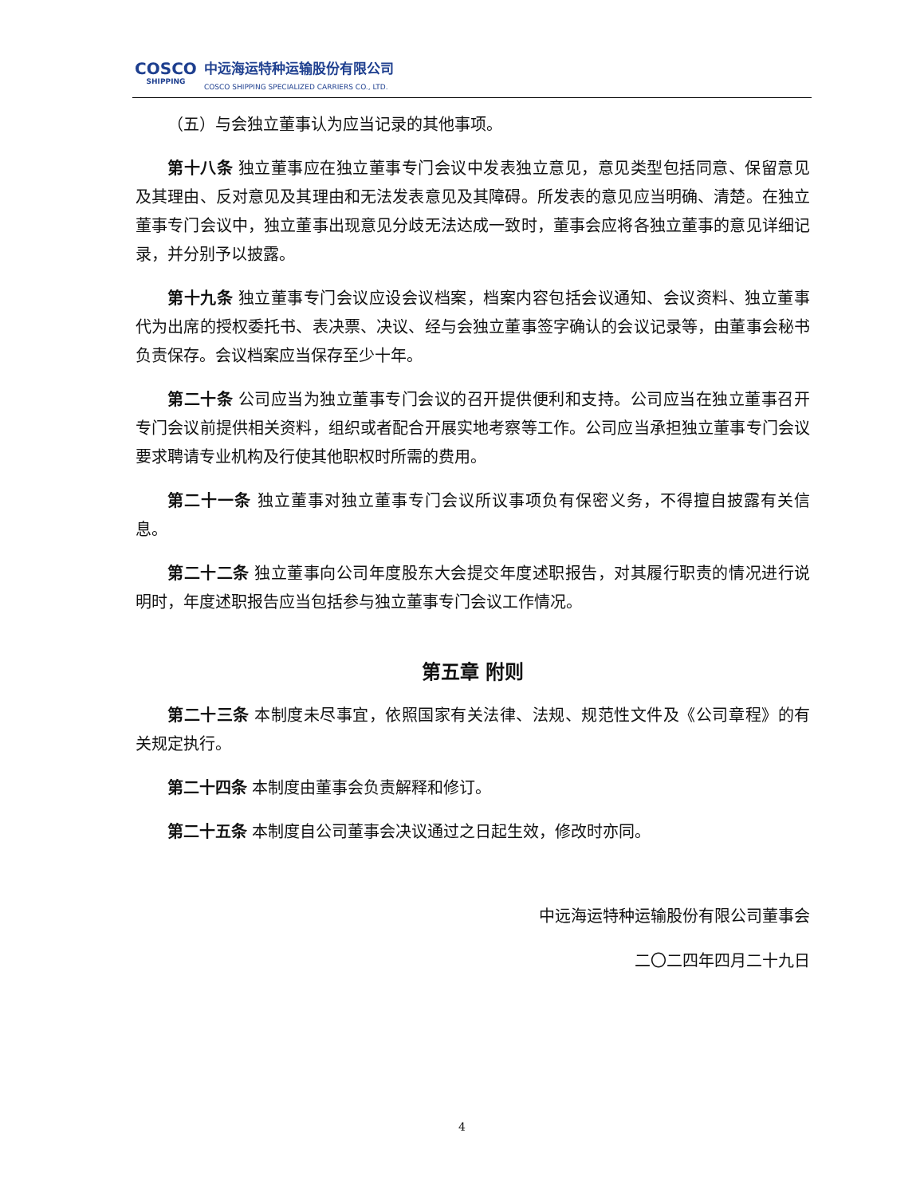COSCO
SHIPPING
中远海运特种运输股份有限公司
COSCO SHIPPING SPECIALIZED CARRIERS CO., LTD.
（五）与会独立董事认为应当记录的其他事项。
第十八条 独立董事应在独立董事专门会议中发表独立意见，意见类型包括同意、保留意见及其理由、反对意见及其理由和无法发表意见及其障碍。所发表的意见应当明确、清楚。在独立董事专门会议中，独立董事出现意见分歧无法达成一致时，董事会应将各独立董事的意见详细记录，并分别予以披露。
第十九条 独立董事专门会议应设会议档案，档案内容包括会议通知、会议资料、独立董事代为出席的授权委托书、表决票、决议、经与会独立董事签字确认的会议记录等，由董事会秘书负责保存。会议档案应当保存至少十年。
第二十条 公司应当为独立董事专门会议的召开提供便利和支持。公司应当在独立董事召开专门会议前提供相关资料，组织或者配合开展实地考察等工作。公司应当承担独立董事专门会议要求聘请专业机构及行使其他职权时所需的费用。
第二十一条 独立董事对独立董事专门会议所议事项负有保密义务，不得擅自披露有关信息。
第二十二条 独立董事向公司年度股东大会提交年度述职报告，对其履行职责的情况进行说明时，年度述职报告应当包括参与独立董事专门会议工作情况。
第五章 附则
第二十三条 本制度未尽事宜，依照国家有关法律、法规、规范性文件及《公司章程》的有关规定执行。
第二十四条 本制度由董事会负责解释和修订。
第二十五条 本制度自公司董事会决议通过之日起生效，修改时亦同。
中远海运特种运输股份有限公司董事会
二〇二四年四月二十九日
4